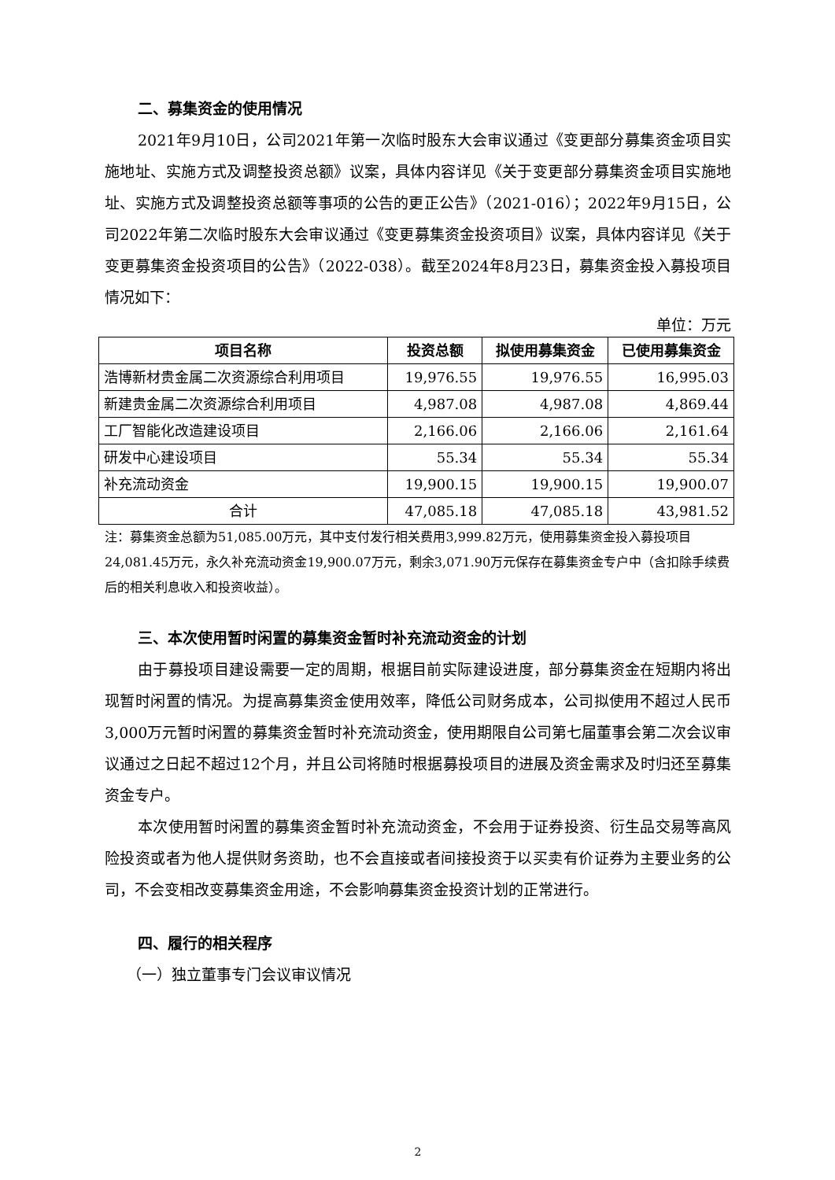二、募集资金的使用情况
2021年9月10日，公司2021年第一次临时股东大会审议通过《变更部分募集资金项目实施地址、实施方式及调整投资总额》议案，具体内容详见《关于变更部分募集资金项目实施地址、实施方式及调整投资总额等事项的公告的更正公告》（2021-016）；2022年9月15日，公司2022年第二次临时股东大会审议通过《变更募集资金投资项目》议案，具体内容详见《关于变更募集资金投资项目的公告》（2022-038）。截至2024年8月23日，募集资金投入募投项目情况如下：
单位：万元
| 项目名称 | 投资总额 | 拟使用募集资金 | 已使用募集资金 |
| --- | --- | --- | --- |
| 浩博新材贵金属二次资源综合利用项目 | 19,976.55 | 19,976.55 | 16,995.03 |
| 新建贵金属二次资源综合利用项目 | 4,987.08 | 4,987.08 | 4,869.44 |
| 工厂智能化改造建设项目 | 2,166.06 | 2,166.06 | 2,161.64 |
| 研发中心建设项目 | 55.34 | 55.34 | 55.34 |
| 补充流动资金 | 19,900.15 | 19,900.15 | 19,900.07 |
| 合计 | 47,085.18 | 47,085.18 | 43,981.52 |
注：募集资金总额为51,085.00万元，其中支付发行相关费用3,999.82万元，使用募集资金投入募投项目24,081.45万元，永久补充流动资金19,900.07万元，剩余3,071.90万元保存在募集资金专户中（含扣除手续费后的相关利息收入和投资收益）。
三、本次使用暂时闲置的募集资金暂时补充流动资金的计划
由于募投项目建设需要一定的周期，根据目前实际建设进度，部分募集资金在短期内将出现暂时闲置的情况。为提高募集资金使用效率，降低公司财务成本，公司拟使用不超过人民币3,000万元暂时闲置的募集资金暂时补充流动资金，使用期限自公司第七届董事会第二次会议审议通过之日起不超过12个月，并且公司将随时根据募投项目的进展及资金需求及时归还至募集资金专户。
本次使用暂时闲置的募集资金暂时补充流动资金，不会用于证券投资、衍生品交易等高风险投资或者为他人提供财务资助，也不会直接或者间接投资于以买卖有价证券为主要业务的公司，不会变相改变募集资金用途，不会影响募集资金投资计划的正常进行。
四、履行的相关程序
（一）独立董事专门会议审议情况
2